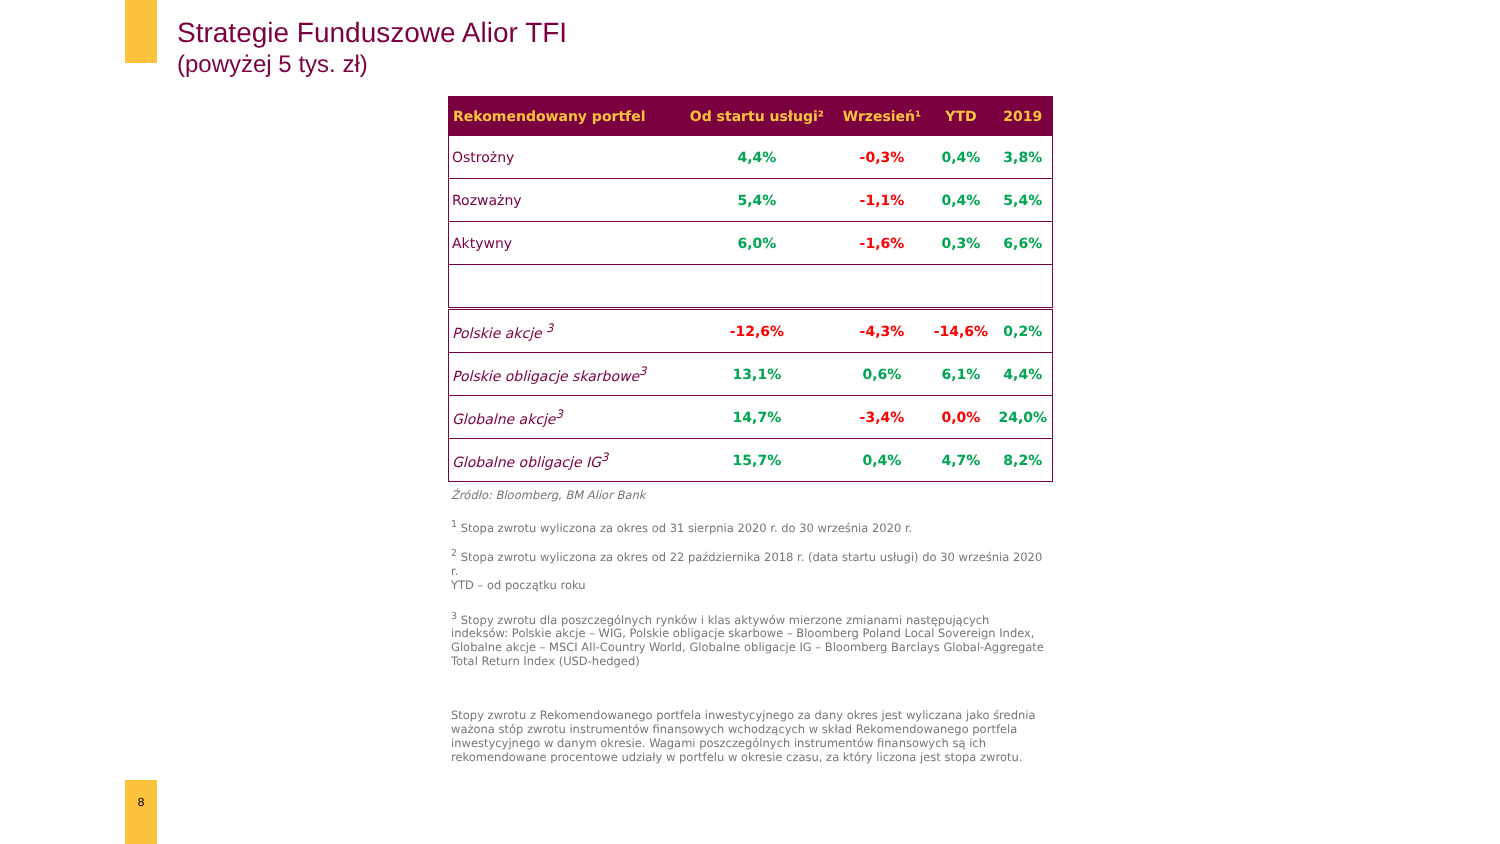Strategie Funduszowe Alior TFI
(powyżej 5 tys. zł)
| Rekomendowany portfel | Od startu usługi² | Wrzesień¹ | YTD | 2019 |
| --- | --- | --- | --- | --- |
| Ostrożny | 4,4% | -0,3% | 0,4% | 3,8% |
| Rozważny | 5,4% | -1,1% | 0,4% | 5,4% |
| Aktywny | 6,0% | -1,6% | 0,3% | 6,6% |
| Polskie akcje <sup>3</sup> | -12,6% | -4,3% | -14,6% | 0,2% |
| Polskie obligacje skarbowe<sup>3</sup> | 13,1% | 0,6% | 6,1% | 4,4% |
| Globalne akcje<sup>3</sup> | 14,7% | -3,4% | 0,0% | 24,0% |
| Globalne obligacje IG<sup>3</sup> | 15,7% | 0,4% | 4,7% | 8,2% |
Źródło: Bloomberg, BM Alior Bank
<sup>1</sup> Stopa zwrotu wyliczona za okres od 31 sierpnia 2020 r. do 30 września 2020 r.
<sup>2</sup> Stopa zwrotu wyliczona za okres od 22 października 2018 r. (data startu usługi) do 30 września 2020 r.
YTD – od początku roku
<sup>3</sup> Stopy zwrotu dla poszczególnych rynków i klas aktywów mierzone zmianami następujących indeksów: Polskie akcje – WIG, Polskie obligacje skarbowe – Bloomberg Poland Local Sovereign Index, Globalne akcje – MSCI All-Country World, Globalne obligacje IG – Bloomberg Barclays Global-Aggregate Total Return Index (USD-hedged)
Stopy zwrotu z Rekomendowanego portfela inwestycyjnego za dany okres jest wyliczana jako średnia ważona stóp zwrotu instrumentów finansowych wchodzących w skład Rekomendowanego portfela inwestycyjnego w danym okresie. Wagami poszczególnych instrumentów finansowych są ich rekomendowane procentowe udziały w portfelu w okresie czasu, za który liczona jest stopa zwrotu.
8